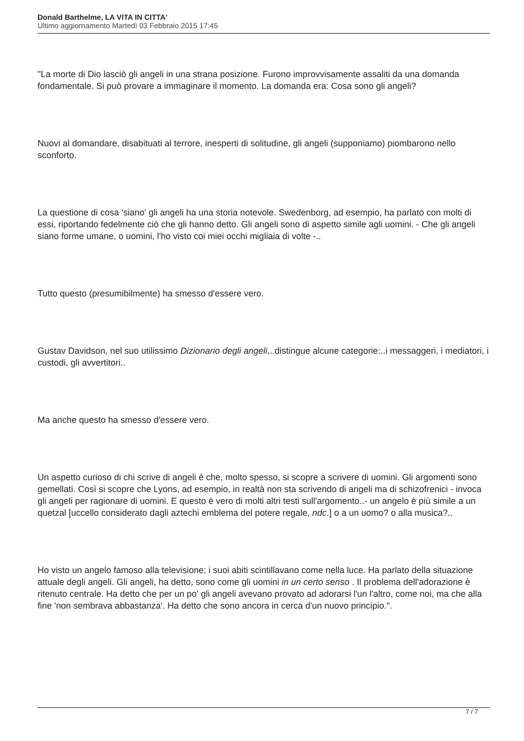Donald Barthelme, LA VITA IN CITTA'
Ultimo aggiornamento Martedì 03 Febbraio 2015 17:45
"La morte di Dio lasciò gli angeli in una strana posizione. Furono improvvisamente assaliti da una domanda fondamentale. Si può provare a immaginare il momento. La domanda era: Cosa sono gli angeli?
Nuovi al domandare, disabituati al terrore, inesperti di solitudine, gli angeli (supponiamo) piombarono nello sconforto.
La questione di cosa 'siano' gli angeli ha una storia notevole. Swedenborg, ad esempio, ha parlato con molti di essi, riportando fedelmente ciò che gli hanno detto. Gli angeli sono di aspetto simile agli uomini. - Che gli angeli siano forme umane, o uomini, l'ho visto coi miei occhi migliaia di volte -..
Tutto questo (presumibilmente) ha smesso d'essere vero.
Gustav Davidson, nel suo utilissimo Dizionario degli angeli,..distingue alcune categorie:..i messaggeri, i mediatori, i custodi, gli avvertitori..
Ma anche questo ha smesso d'essere vero.
Un aspetto curioso di chi scrive di angeli è che, molto spesso, si scopre a scrivere di uomini. Gli argomenti sono gemellati. Così si scopre che Lyons, ad esempio, in realtà non sta scrivendo di angeli ma di schizofrenici - invoca gli angeli per ragionare di uomini. E questo è vero di molti altri testi sull'argomento..- un angelo è più simile a un quetzal [uccello considerato dagli aztechi emblema del potere regale, ndc.] o a un uomo? o alla musica?..
Ho visto un angelo famoso alla televisione; i suoi abiti scintillavano come nella luce. Ha parlato della situazione attuale degli angeli. Gli angeli, ha detto, sono come gli uomini in un certo senso . Il problema dell'adorazione è ritenuto centrale. Ha detto che per un po' gli angeli avevano provato ad adorarsi l'un l'altro, come noi, ma che alla fine 'non sembrava abbastanza'. Ha detto che sono ancora in cerca d'un nuovo principio.".
7 / 7